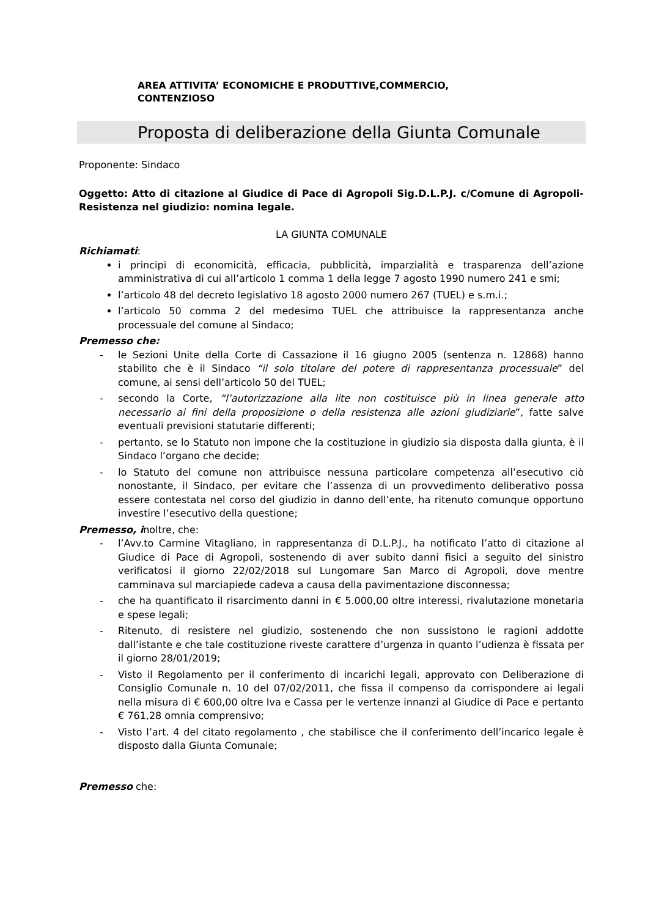AREA ATTIVITA’ ECONOMICHE E PRODUTTIVE,COMMERCIO,
CONTENZIOSO
Proposta di deliberazione della Giunta Comunale
Proponente: Sindaco
Oggetto: Atto di citazione al Giudice di Pace di Agropoli Sig.D.L.P.J. c/Comune di Agropoli- Resistenza nel giudizio: nomina legale.
LA GIUNTA COMUNALE
Richiamati:
i principi di economicità, efficacia, pubblicità, imparzialità e trasparenza dell’azione amministrativa di cui all’articolo 1 comma 1 della legge 7 agosto 1990 numero 241 e smi;
l’articolo 48 del decreto legislativo 18 agosto 2000 numero 267 (TUEL) e s.m.i.;
l’articolo 50 comma 2 del medesimo TUEL che attribuisce la rappresentanza anche processuale del comune al Sindaco;
Premesso che:
- le Sezioni Unite della Corte di Cassazione il 16 giugno 2005 (sentenza n. 12868) hanno stabilito che è il Sindaco “il solo titolare del potere di rappresentanza processuale” del comune, ai sensi dell’articolo 50 del TUEL;
- secondo la Corte, “l’autorizzazione alla lite non costituisce più in linea generale atto necessario ai fini della proposizione o della resistenza alle azioni giudiziarie”, fatte salve eventuali previsioni statutarie differenti;
- pertanto, se lo Statuto non impone che la costituzione in giudizio sia disposta dalla giunta, è il Sindaco l’organo che decide;
- lo Statuto del comune non attribuisce nessuna particolare competenza all’esecutivo ciò nonostante, il Sindaco, per evitare che l’assenza di un provvedimento deliberativo possa essere contestata nel corso del giudizio in danno dell’ente, ha ritenuto comunque opportuno investire l’esecutivo della questione;
Premesso, inoltre, che:
- l’Avv.to Carmine Vitagliano, in rappresentanza di D.L.P.J., ha notificato l’atto di citazione al Giudice di Pace di Agropoli, sostenendo di aver subito danni fisici a seguito del sinistro verificatosi il giorno 22/02/2018 sul Lungomare San Marco di Agropoli, dove mentre camminava sul marciapiede cadeva a causa della pavimentazione disconnessa;
- che ha quantificato il risarcimento danni in € 5.000,00 oltre interessi, rivalutazione monetaria e spese legali;
- Ritenuto, di resistere nel giudizio, sostenendo che non sussistono le ragioni addotte dall’istante e che tale costituzione riveste carattere d’urgenza in quanto l’udienza è fissata per il giorno 28/01/2019;
- Visto il Regolamento per il conferimento di incarichi legali, approvato con Deliberazione di Consiglio Comunale n. 10 del 07/02/2011, che fissa il compenso da corrispondere ai legali nella misura di € 600,00 oltre Iva e Cassa per le vertenze innanzi al Giudice di Pace e pertanto € 761,28 omnia comprensivo;
- Visto l’art. 4 del citato regolamento , che stabilisce che il conferimento dell’incarico legale è disposto dalla Giunta Comunale;
Premesso che: